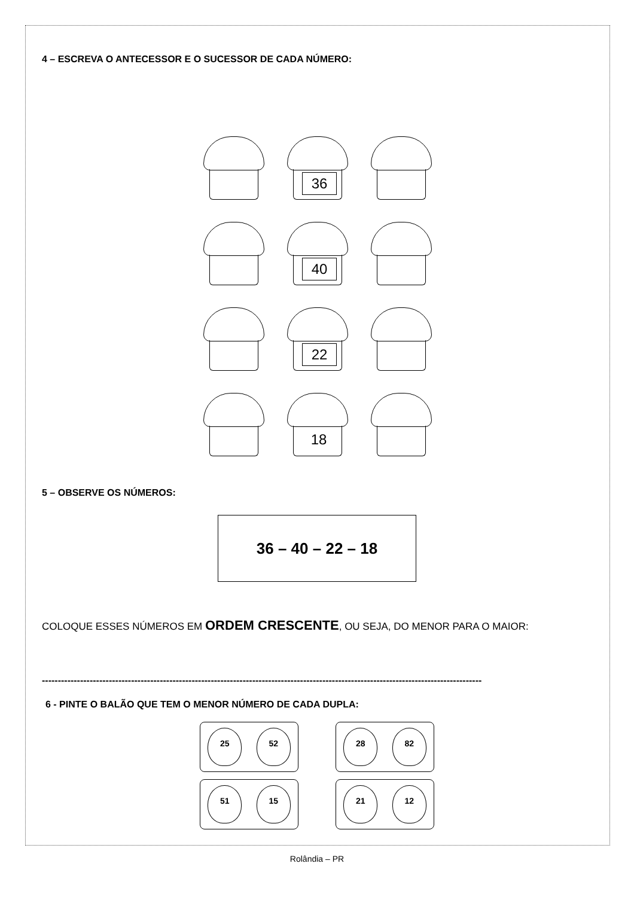4 – ESCREVA O ANTECESSOR E O SUCESSOR DE CADA NÚMERO:
36
40
22
18
5 – OBSERVE OS NÚMEROS:
36 – 40 – 22 – 18
COLOQUE ESSES NÚMEROS EM ORDEM CRESCENTE, OU SEJA, DO MENOR PARA O MAIOR:
------------------------------------------------------------------------------------------------------------------------------------------
6 - PINTE O BALÃO QUE TEM O MENOR NÚMERO DE CADA DUPLA:
25 52
28 82
51 15
21 12
Rolândia – PR